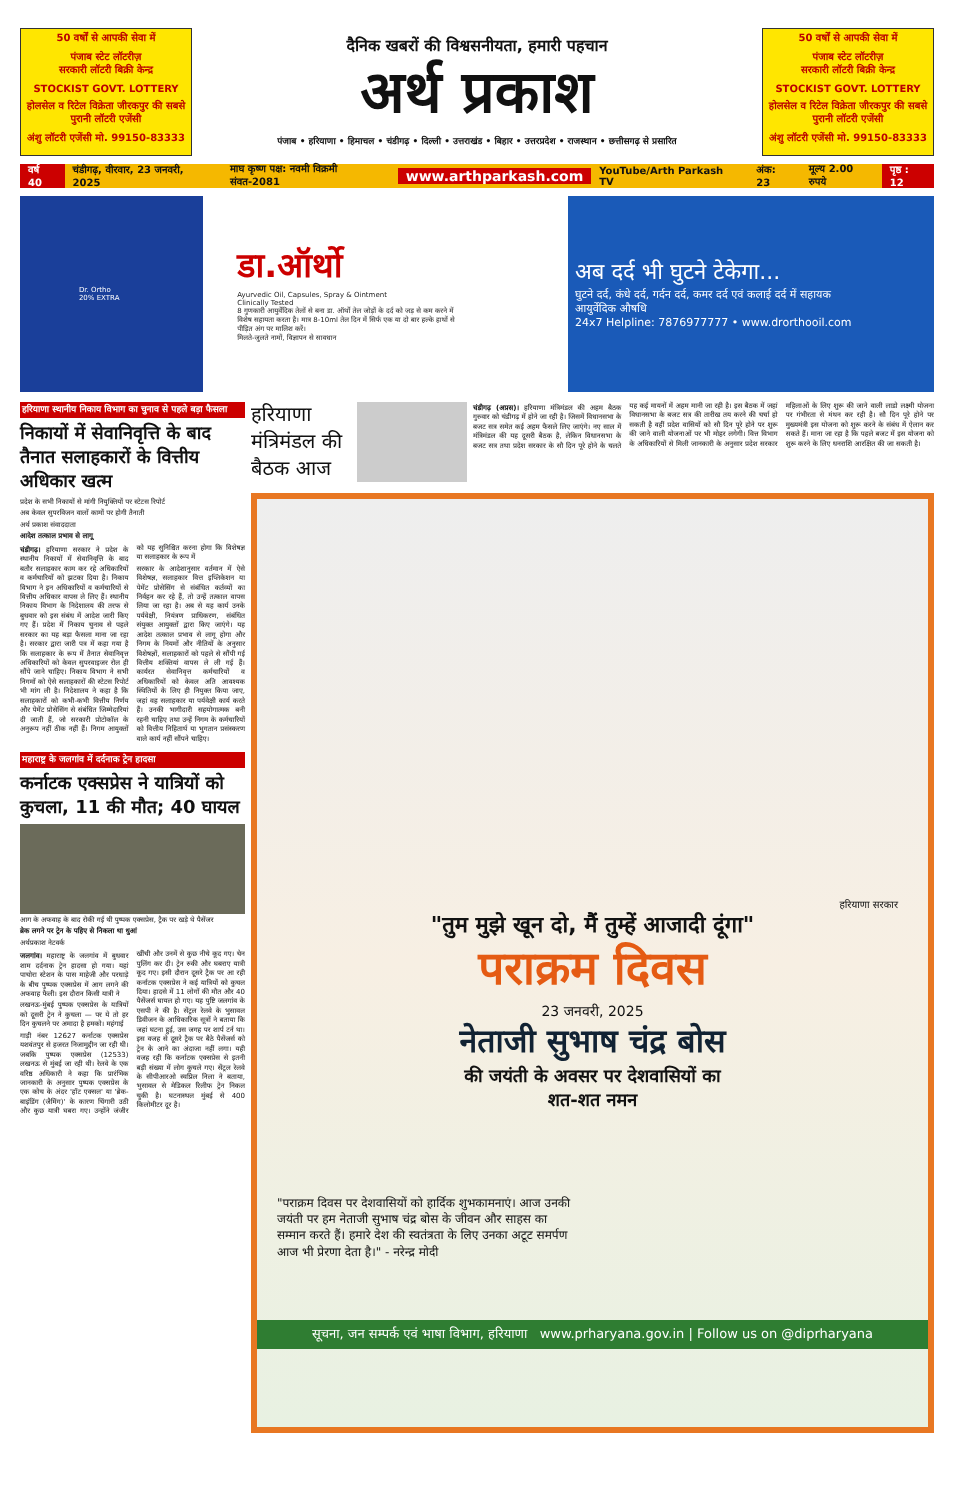50 वर्षों से आपकी सेवा में
पंजाब स्टेट लॉटरीज़
सरकारी लॉटरी बिक्री केन्द्र
STOCKIST GOVT. LOTTERY
होलसेल व रिटेल विक्रेता जीरकपुर की सबसे पुरानी लॉटरी एजेंसी
अंशु लॉटरी एजेंसी मो. 99150-83333
दैनिक खबरों की विश्वसनीयता, हमारी पहचान
अर्थ प्रकाश
पंजाब • हरियाणा • हिमाचल • चंडीगढ़ • दिल्ली • उत्तराखंड • बिहार • उत्तरप्रदेश • राजस्थान • छत्तीसगढ़ से प्रसारित
50 वर्षों से आपकी सेवा में
पंजाब स्टेट लॉटरीज़
सरकारी लॉटरी बिक्री केन्द्र
STOCKIST GOVT. LOTTERY
होलसेल व रिटेल विक्रेता जीरकपुर की सबसे पुरानी लॉटरी एजेंसी
अंशु लॉटरी एजेंसी मो. 99150-83333
वर्ष 40 चंडीगढ़, वीरवार, 23 जनवरी, 2025 माघ कृष्ण पक्ष: नवमी विक्रमी संवत-2081 www.arthparkash.com YouTube/Arth Parkash TV अंक: 23 मूल्य 2.00 रुपये पृष्ठ : 12
Dr. Ortho
20% EXTRA
डा.ऑर्थो
Ayurvedic Oil, Capsules, Spray & Ointment
Clinically Tested
8 गुणकारी आयुर्वेदिक तेलों से बना डा. ऑर्थो तेल जोड़ों के दर्द को जड़ से कम करने में विशेष सहायता करता है। मात्र 8-10ml तेल दिन में सिर्फ एक या दो बार हल्के हाथों से पीड़ित अंग पर मालिश करें।
मिलते-जुलते नामों, विज्ञापन से सावधान
अब दर्द भी घुटने टेकेगा...
घुटने दर्द, कंधे दर्द, गर्दन दर्द, कमर दर्द एवं कलाई दर्द में सहायक आयुर्वेदिक औषधि
24x7 Helpline: 7876977777 • www.drorthooil.com
हरियाणा स्थानीय निकाय विभाग का चुनाव से पहले बड़ा फैसला
निकायों में सेवानिवृत्ति के बाद तैनात सलाहकारों के वित्तीय अधिकार खत्म
प्रदेश के सभी निकायों से मांगी नियुक्तियों पर स्टेटस रिपोर्ट
अब केवल सुपरविजन वालों कामों पर होगी तैनाती
अर्थ प्रकाश संवाददाता
आदेश तत्काल प्रभाव से लागू
चंडीगढ़। हरियाणा सरकार ने प्रदेश के स्थानीय निकायों में सेवानिवृत्ति के बाद बतौर सलाहकार काम कर रहे अधिकारियों व कर्मचारियों को झटका दिया है। निकाय विभाग ने इन अधिकारियों व कर्मचारियों से वित्तीय अधिकार वापस ले लिए हैं। स्थानीय निकाय विभाग के निदेशालय की तरफ से बुधवार को इस संबंध में आदेश जारी किए गए हैं। प्रदेश में निकाय चुनाव से पहले सरकार का यह बड़ा फैसला माना जा रहा है। सरकार द्वारा जारी पत्र में कहा गया है कि सलाहकार के रूप में तैनात सेवानिवृत्त अधिकारियों को केवल सुपरवाइजर रोल ही सौंपे जाने चाहिए। निकाय विभाग ने सभी निगमों को ऐसे सलाहकारों की स्टेटस रिपोर्ट भी मांग ली है। निदेशालय ने कहा है कि सलाहकारों को कभी-कभी वित्तीय निर्णय और पेमेंट प्रोसेसिंग से संबंधित जिम्मेदारियां दी जाती हैं, जो सरकारी प्रोटोकॉल के अनुरूप नहीं ठीक नहीं हैं। निगम आयुक्तों को यह सुनिश्चित करना होगा कि विशेषज्ञ या सलाहकार के रूप में
सरकार के आदेशानुसार वर्तमान में ऐसे विशेषज्ञ, सलाहकार वित्त इप्लिकेशन या पेमेंट प्रोसेसिंग से संबंधित कर्तव्यों का निर्वहन कर रहे हैं, तो उन्हें तत्काल वापस लिया जा रहा है। अब से यह कार्य उनके पर्यवेक्षी, नियंत्रण प्राधिकरण, संबंधित संयुक्त आयुक्तों द्वारा किए जाएंगे। यह आदेश तत्काल प्रभाव से लागू होगा और निगम के नियमों और नीतियों के अनुसार विशेषज्ञों, सलाहकारों को पहले से सौंपी गई वित्तीय शक्तियां वापस ले ली गई हैं। कार्यरत सेवानिवृत्त कर्मचारियों व अधिकारियों को केवल अति आवश्यक स्थितियों के लिए ही नियुक्त किया जाए, जहां वह सलाहकार या पर्यवेक्षी कार्य करते हैं। उनकी भागीदारी सहयोगात्मक बनी रहनी चाहिए तथा उन्हें निगम के कर्मचारियों को वित्तीय निहितार्थ या भुगतान प्रसंस्करण वाले कार्य नहीं सौंपने चाहिए।
महाराष्ट्र के जलगांव में दर्दनाक ट्रेन हादसा
कर्नाटक एक्सप्रेस ने यात्रियों को कुचला, 11 की मौत; 40 घायल
आग के अफवाह के बाद रोकी गई थी पुष्पक एक्सप्रेस, ट्रैक पर खड़े थे पैसेंजर
ब्रेक लगने पर ट्रेन के पहिए से निकला था धुआं
अर्थप्रकाश नेटवर्क
जलगांव। महाराष्ट्र के जलगांव में बुधवार शाम दर्दनाक ट्रेन हादसा हो गया। यहां पाचोरा स्टेशन के पास माहेजी और परधाड़े के बीच पुष्पक एक्सप्रेस में आग लगने की अफवाह फैली। इस दौरान किसी यात्री ने
लखनऊ-मुंबई पुष्पक एक्सप्रेस के यात्रियों को दूसरी ट्रेन ने कुचला — पर ये तो हर दिन कुचलने पर अमादा है हमको। महंगाई
गाड़ी नंबर 12627 कर्नाटक एक्सप्रेस यशवंतपुर से हजरत निजामुद्दीन जा रही थी। जबकि पुष्पक एक्सप्रेस (12533) लखनऊ से मुंबई जा रही थी। रेलवे के एक वरिष्ठ अधिकारी ने कहा कि प्रारंभिक जानकारी के अनुसार पुष्पक एक्सप्रेस के एक कोच के अंदर 'हॉट एक्सल' या 'ब्रेक-बाइंडिंग (जैमिंग)' के कारण चिंगारी उठी और कुछ यात्री घबरा गए। उन्होंने जंजीर खींची और उनमें से कुछ नीचे कूद गए। चेन पुलिंग कर दी। ट्रेन रुकी और घबराए यात्री कूद गए। इसी दौरान दूसरे ट्रैक पर आ रही कर्नाटक एक्सप्रेस ने कई यात्रियों को कुचल दिया। हादसे में 11 लोगों की मौत और 40 पैसेंजर्स घायल हो गए। यह पुष्टि जलगांव के एसपी ने की है। सेंट्रल रेलवे के भुसावल डिवीजन के आधिकारिक सूत्रों ने बताया कि जहां घटना हुई, उस जगह पर शार्प टर्न था। इस वजह से दूसरे ट्रैक पर बैठे पैसेंजर्स को ट्रेन के आने का अंदाजा नहीं लगा। यही वजह रही कि कर्नाटक एक्सप्रेस से इतनी बड़ी संख्या में लोग कुचले गए। सेंट्रल रेलवे के सीपीआरओ स्वप्निल निला ने बताया, भुसावल से मेडिकल रिलीफ ट्रेन निकल चुकी है। घटनास्थल मुंबई से 400 किलोमीटर दूर है।
हरियाणा मंत्रिमंडल की बैठक आज
चंडीगढ़ (अप्रस)। हरियाणा मंत्रिमंडल की अहम बैठक गुरुवार को चंडीगढ़ में होने जा रही है। जिसमें विधानसभा के बजट सत्र समेत कई अहम फैसले लिए जाएंगे। नए साल में मंत्रिमंडल की यह दूसरी बैठक है, लेकिन विधानसभा के बजट सत्र तथा प्रदेश सरकार के सौ दिन पूरे होने के चलते यह कई मायनों में अहम मानी जा रही है। इस बैठक में जहां विधानसभा के बजट सत्र की तारीख तय करने की चर्चा हो सकती है वहीं प्रदेश वासियों को सौ दिन पूरे होने पर शुरू की जाने वाली योजनाओं पर भी मोहर लगेगी। वित्त विभाग के अधिकारियों से मिली जानकारी के अनुसार प्रदेश सरकार महिलाओं के लिए शुरू की जाने वाली लाडो लक्ष्मी योजना पर गंभीरता से मंथन कर रही है। सौ दिन पूरे होने पर मुख्यमंत्री इस योजना को शुरू करने के संबंध में ऐलान कर सकते हैं। माना जा रहा है कि पहले बजट में इस योजना को शुरू करने के लिए धनराशि आरक्षित की जा सकती है।
हरियाणा सरकार
"तुम मुझे खून दो, मैं तुम्हें आजादी दूंगा"
पराक्रम दिवस
23 जनवरी, 2025
नेताजी सुभाष चंद्र बोस
की जयंती के अवसर पर देशवासियों का
शत-शत नमन
"पराक्रम दिवस पर देशवासियों को हार्दिक शुभकामनाएं। आज उनकी जयंती पर हम नेताजी सुभाष चंद्र बोस के जीवन और साहस का सम्मान करते हैं। हमारे देश की स्वतंत्रता के लिए उनका अटूट समर्पण आज भी प्रेरणा देता है।" - नरेन्द्र मोदी
सूचना, जन सम्पर्क एवं भाषा विभाग, हरियाणा www.prharyana.gov.in | Follow us on @diprharyana